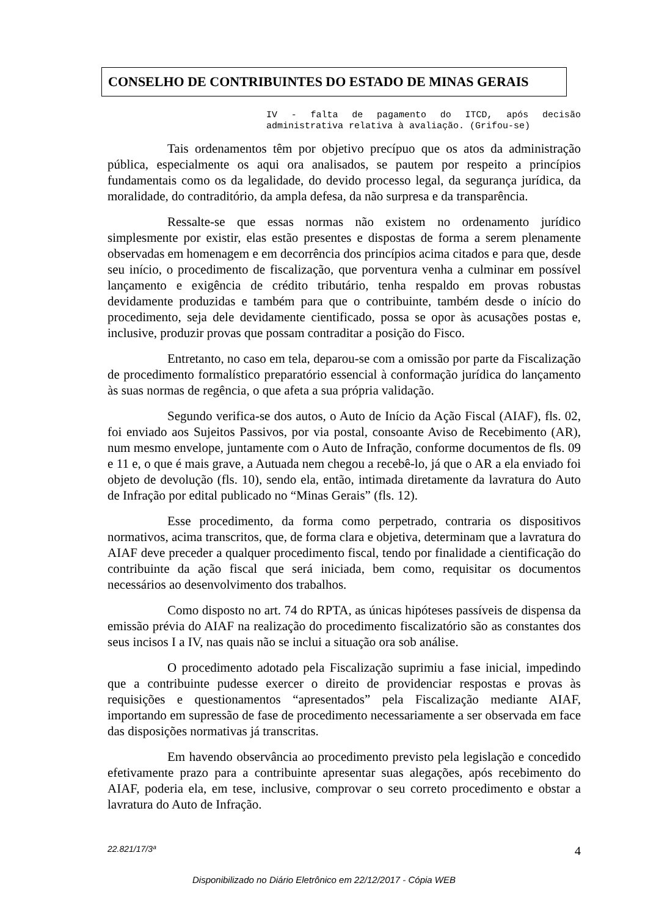CONSELHO DE CONTRIBUINTES DO ESTADO DE MINAS GERAIS
IV - falta de pagamento do ITCD, após decisão administrativa relativa à avaliação. (Grifou-se)
Tais ordenamentos têm por objetivo precípuo que os atos da administração pública, especialmente os aqui ora analisados, se pautem por respeito a princípios fundamentais como os da legalidade, do devido processo legal, da segurança jurídica, da moralidade, do contraditório, da ampla defesa, da não surpresa e da transparência.
Ressalte-se que essas normas não existem no ordenamento jurídico simplesmente por existir, elas estão presentes e dispostas de forma a serem plenamente observadas em homenagem e em decorrência dos princípios acima citados e para que, desde seu início, o procedimento de fiscalização, que porventura venha a culminar em possível lançamento e exigência de crédito tributário, tenha respaldo em provas robustas devidamente produzidas e também para que o contribuinte, também desde o início do procedimento, seja dele devidamente cientificado, possa se opor às acusações postas e, inclusive, produzir provas que possam contraditar a posição do Fisco.
Entretanto, no caso em tela, deparou-se com a omissão por parte da Fiscalização de procedimento formalístico preparatório essencial à conformação jurídica do lançamento às suas normas de regência, o que afeta a sua própria validação.
Segundo verifica-se dos autos, o Auto de Início da Ação Fiscal (AIAF), fls. 02, foi enviado aos Sujeitos Passivos, por via postal, consoante Aviso de Recebimento (AR), num mesmo envelope, juntamente com o Auto de Infração, conforme documentos de fls. 09 e 11 e, o que é mais grave, a Autuada nem chegou a recebê-lo, já que o AR a ela enviado foi objeto de devolução (fls. 10), sendo ela, então, intimada diretamente da lavratura do Auto de Infração por edital publicado no “Minas Gerais” (fls. 12).
Esse procedimento, da forma como perpetrado, contraria os dispositivos normativos, acima transcritos, que, de forma clara e objetiva, determinam que a lavratura do AIAF deve preceder a qualquer procedimento fiscal, tendo por finalidade a cientificação do contribuinte da ação fiscal que será iniciada, bem como, requisitar os documentos necessários ao desenvolvimento dos trabalhos.
Como disposto no art. 74 do RPTA, as únicas hipóteses passíveis de dispensa da emissão prévia do AIAF na realização do procedimento fiscalizatório são as constantes dos seus incisos I a IV, nas quais não se inclui a situação ora sob análise.
O procedimento adotado pela Fiscalização suprimiu a fase inicial, impedindo que a contribuinte pudesse exercer o direito de providenciar respostas e provas às requisições e questionamentos “apresentados” pela Fiscalização mediante AIAF, importando em supressão de fase de procedimento necessariamente a ser observada em face das disposições normativas já transcritas.
Em havendo observância ao procedimento previsto pela legislação e concedido efetivamente prazo para a contribuinte apresentar suas alegações, após recebimento do AIAF, poderia ela, em tese, inclusive, comprovar o seu correto procedimento e obstar a lavratura do Auto de Infração.
22.821/17/3ª 4
Disponibilizado no Diário Eletrônico em 22/12/2017 - Cópia WEB